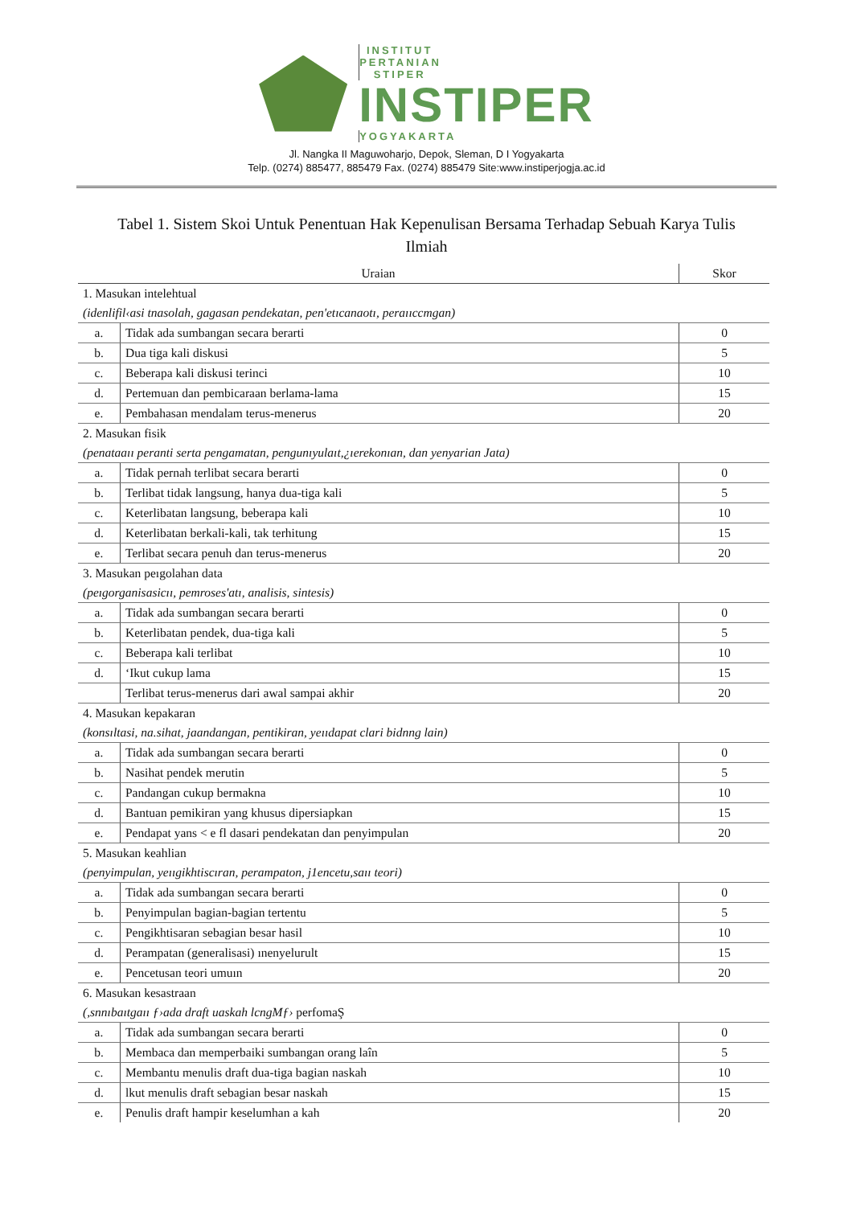INSTITUT PERTANIAN STIPER
INSTIPER
YOGYAKARTA
Jl. Nangka II Maguwoharjo, Depok, Sleman, D I Yogyakarta
Telp. (0274) 885477, 885479 Fax. (0274) 885479 Site:www.instiperjogja.ac.id
Tabel 1. Sistem Skoi Untuk Penentuan Hak Kepenulisan Bersama Terhadap Sebuah Karya Tulis Ilmiah
| Uraian | | Skor |
| --- | --- | --- |
| 1. Masukan intelehtual | | |
| (idenlifil‹asi tnasolah, gagasan pendekatan, pen'etıcanaotı, peraııccmgan) | | |
| a. | Tidak ada sumbangan secara berarti | 0 |
| b. | Dua tiga kali diskusi | 5 |
| c. | Beberapa kali diskusi terinci | 10 |
| d. | Pertemuan dan pembicaraan berlama-lama | 15 |
| e. | Pembahasan mendalam terus-menerus | 20 |
| 2. Masukan fisik | | |
| (penataaıı peranti serta pengamatan, pengunıyulaıt,¿ıerekonıan, dan yenyarian Jata) | | |
| a. | Tidak pernah terlibat secara berarti | 0 |
| b. | Terlibat tidak langsung, hanya dua-tiga kali | 5 |
| c. | Keterlibatan langsung, beberapa kali | 10 |
| d. | Keterlibatan berkali-kali, tak terhitung | 15 |
| e. | Terlibat secara penuh dan terus-menerus | 20 |
| 3. Masukan peıgolahan data | | |
| (peıgorganisasicıı, pemroses'atı, analisis, sintesis) | | |
| a. | Tidak ada sumbangan secara berarti | 0 |
| b. | Keterlibatan pendek, dua-tiga kali | 5 |
| c. | Beberapa kali terlibat | 10 |
| d. | ‘Ikut cukup lama | 15 |
| | Terlibat terus-menerus dari awal sampai akhir | 20 |
| 4. Masukan kepakaran | | |
| (konsıltasi, na.sihat, jaandangan, pentikiran, yeııdapat clari bidnng lain) | | |
| a. | Tidak ada sumbangan secara berarti | 0 |
| b. | Nasihat pendek merutin | 5 |
| c. | Pandangan cukup bermakna | 10 |
| d. | Bantuan pemikiran yang khusus dipersiapkan | 15 |
| e. | Pendapat yans < e fl dasari pendekatan dan penyimpulan | 20 |
| 5. Masukan keahlian | | |
| (penyimpulan, yeııgikhtiscıran, perampaton, j1encetu,saıı teori) | | |
| a. | Tidak ada sumbangan secara berarti | 0 |
| b. | Penyimpulan bagian-bagian tertentu | 5 |
| c. | Pengikhtisaran sebagian besar hasil | 10 |
| d. | Perampatan (generalisasi) ınenyelurult | 15 |
| e. | Pencetusan teori umuın | 20 |
| 6. Masukan kesastraan | | |
| (,snnıbaıtgaıı ƒ›ada draft uaskah lcngMƒ› perfomaŞ | | |
| a. | Tidak ada sumbangan secara berarti | 0 |
| b. | Membaca dan memperbaiki sumbangan orang laîn | 5 |
| c. | Membantu menulis draft dua-tiga bagian naskah | 10 |
| d. | lkut menulis draft sebagian besar naskah | 15 |
| e. | Penulis draft hampir keselumhan a kah | 20 |